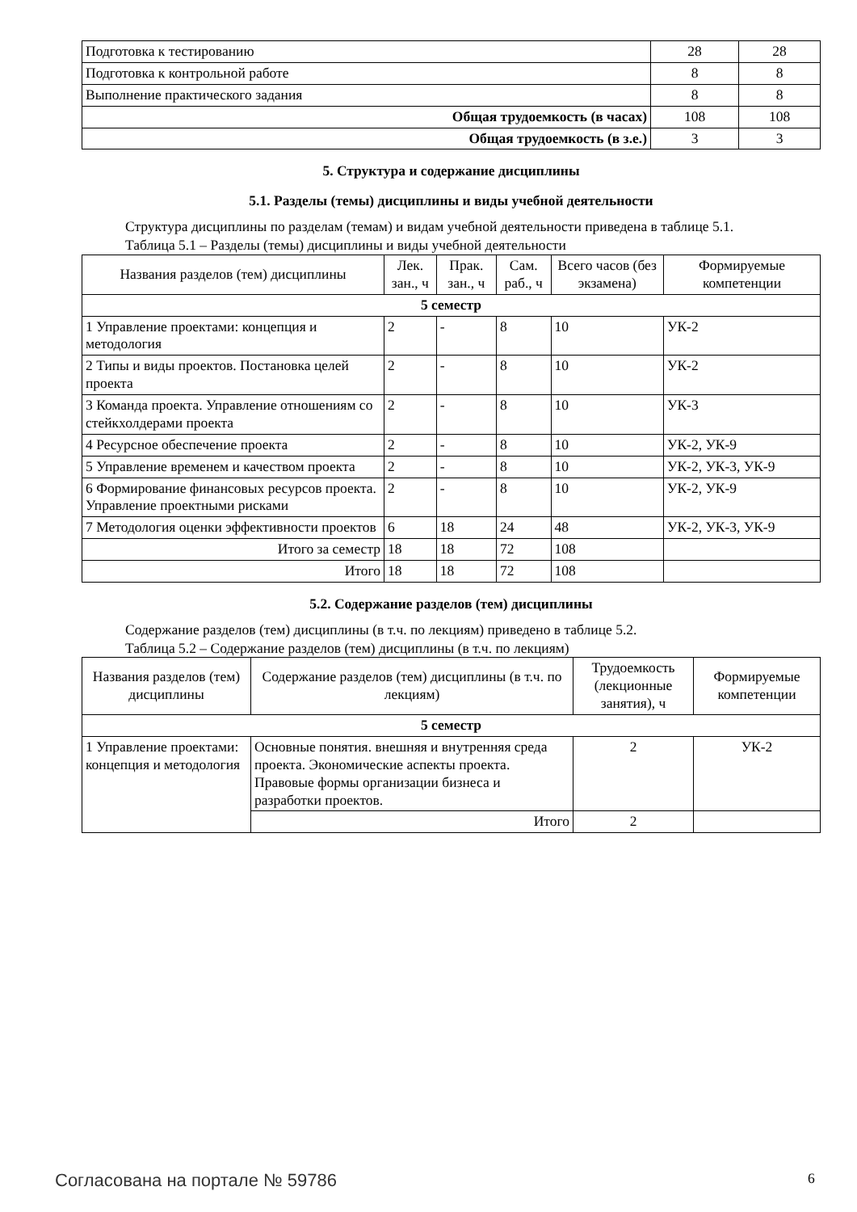| Подготовка к тестированию | 28 | 28 |
| Подготовка к контрольной работе | 8 | 8 |
| Выполнение практического задания | 8 | 8 |
| Общая трудоемкость (в часах) | 108 | 108 |
| Общая трудоемкость (в з.е.) | 3 | 3 |
5. Структура и содержание дисциплины
5.1. Разделы (темы) дисциплины и виды учебной деятельности
Структура дисциплины по разделам (темам) и видам учебной деятельности приведена в таблице 5.1.
Таблица 5.1 – Разделы (темы) дисциплины и виды учебной деятельности
| Названия разделов (тем) дисциплины | Лек. зан., ч | Прак. зан., ч | Сам. раб., ч | Всего часов (без экзамена) | Формируемые компетенции |
| --- | --- | --- | --- | --- | --- |
| 5 семестр | | | | | |
| 1 Управление проектами: концепция и методология | 2 | - | 8 | 10 | УК-2 |
| 2 Типы и виды проектов. Постановка целей проекта | 2 | - | 8 | 10 | УК-2 |
| 3 Команда проекта. Управление отношениям со стейкхолдерами проекта | 2 | - | 8 | 10 | УК-3 |
| 4 Ресурсное обеспечение проекта | 2 | - | 8 | 10 | УК-2, УК-9 |
| 5 Управление временем и качеством проекта | 2 | - | 8 | 10 | УК-2, УК-3, УК-9 |
| 6 Формирование финансовых ресурсов проекта. Управление проектными рисками | 2 | - | 8 | 10 | УК-2, УК-9 |
| 7 Методология оценки эффективности проектов | 6 | 18 | 24 | 48 | УК-2, УК-3, УК-9 |
| Итого за семестр | 18 | 18 | 72 | 108 | |
| Итого | 18 | 18 | 72 | 108 | |
5.2. Содержание разделов (тем) дисциплины
Содержание разделов (тем) дисциплины (в т.ч. по лекциям) приведено в таблице 5.2.
Таблица 5.2 – Содержание разделов (тем) дисциплины (в т.ч. по лекциям)
| Названия разделов (тем) дисциплины | Содержание разделов (тем) дисциплины (в т.ч. по лекциям) | Трудоемкость (лекционные занятия), ч | Формируемые компетенции |
| --- | --- | --- | --- |
| 5 семестр | | | |
| 1 Управление проектами: концепция и методология | Основные понятия. внешняя и внутренняя среда проекта. Экономические аспекты проекта. Правовые формы организации бизнеса и разработки проектов. | 2 | УК-2 |
| | Итого | 2 | |
Согласована на портале № 59786 6